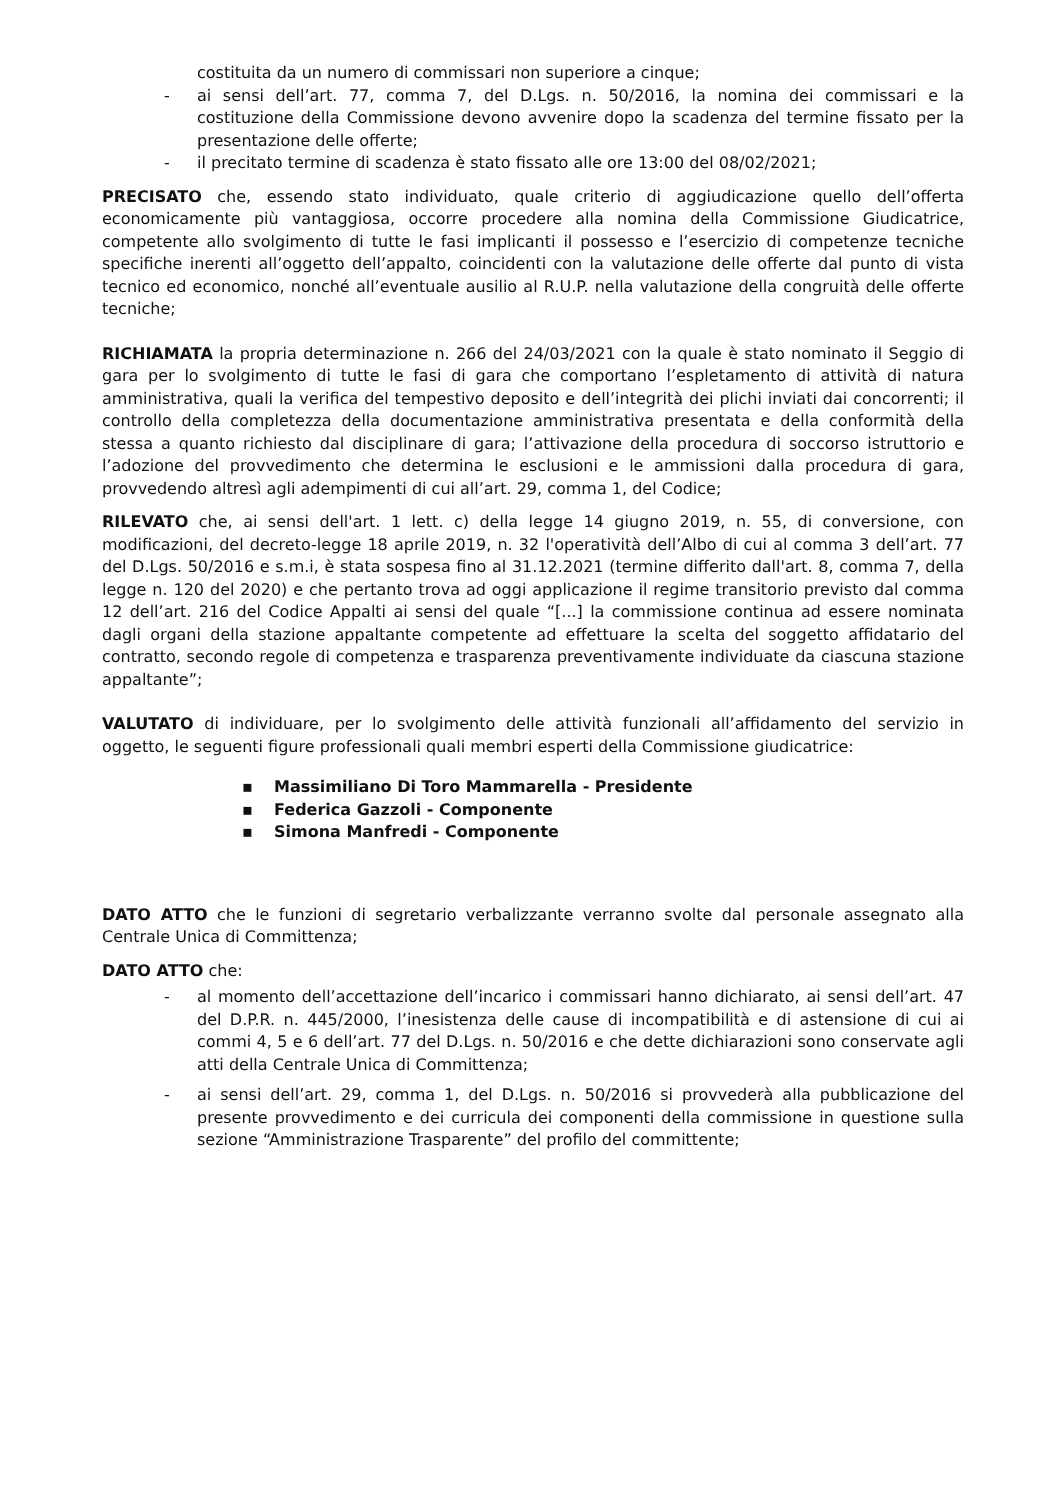costituita da un numero di commissari non superiore a cinque;
- ai sensi dell’art. 77, comma 7, del D.Lgs. n. 50/2016, la nomina dei commissari e la costituzione della Commissione devono avvenire dopo la scadenza del termine fissato per la presentazione delle offerte;
- il precitato termine di scadenza è stato fissato alle ore 13:00 del 08/02/2021;
PRECISATO che, essendo stato individuato, quale criterio di aggiudicazione quello dell’offerta economicamente più vantaggiosa, occorre procedere alla nomina della Commissione Giudicatrice, competente allo svolgimento di tutte le fasi implicanti il possesso e l’esercizio di competenze tecniche specifiche inerenti all’oggetto dell’appalto, coincidenti con la valutazione delle offerte dal punto di vista tecnico ed economico, nonché all’eventuale ausilio al R.U.P. nella valutazione della congruità delle offerte tecniche;
RICHIAMATA la propria determinazione n. 266 del 24/03/2021 con la quale è stato nominato il Seggio di gara per lo svolgimento di tutte le fasi di gara che comportano l’espletamento di attività di natura amministrativa, quali la verifica del tempestivo deposito e dell’integrità dei plichi inviati dai concorrenti; il controllo della completezza della documentazione amministrativa presentata e della conformità della stessa a quanto richiesto dal disciplinare di gara; l’attivazione della procedura di soccorso istruttorio e l’adozione del provvedimento che determina le esclusioni e le ammissioni dalla procedura di gara, provvedendo altresì agli adempimenti di cui all’art. 29, comma 1, del Codice;
RILEVATO che, ai sensi dell'art. 1 lett. c) della legge 14 giugno 2019, n. 55, di conversione, con modificazioni, del decreto-legge 18 aprile 2019, n. 32 l'operatività dell’Albo di cui al comma 3 dell’art. 77 del D.Lgs. 50/2016 e s.m.i, è stata sospesa fino al 31.12.2021 (termine differito dall'art. 8, comma 7, della legge n. 120 del 2020) e che pertanto trova ad oggi applicazione il regime transitorio previsto dal comma 12 dell’art. 216 del Codice Appalti ai sensi del quale “[...] la commissione continua ad essere nominata dagli organi della stazione appaltante competente ad effettuare la scelta del soggetto affidatario del contratto, secondo regole di competenza e trasparenza preventivamente individuate da ciascuna stazione appaltante”;
VALUTATO di individuare, per lo svolgimento delle attività funzionali all’affidamento del servizio in oggetto, le seguenti figure professionali quali membri esperti della Commissione giudicatrice:
▪ Massimiliano Di Toro Mammarella - Presidente
▪ Federica Gazzoli - Componente
▪ Simona Manfredi - Componente
DATO ATTO che le funzioni di segretario verbalizzante verranno svolte dal personale assegnato alla Centrale Unica di Committenza;
DATO ATTO che:
- al momento dell’accettazione dell’incarico i commissari hanno dichiarato, ai sensi dell’art. 47 del D.P.R. n. 445/2000, l’inesistenza delle cause di incompatibilità e di astensione di cui ai commi 4, 5 e 6 dell’art. 77 del D.Lgs. n. 50/2016 e che dette dichiarazioni sono conservate agli atti della Centrale Unica di Committenza;
- ai sensi dell’art. 29, comma 1, del D.Lgs. n. 50/2016 si provvederà alla pubblicazione del presente provvedimento e dei curricula dei componenti della commissione in questione sulla sezione “Amministrazione Trasparente” del profilo del committente;